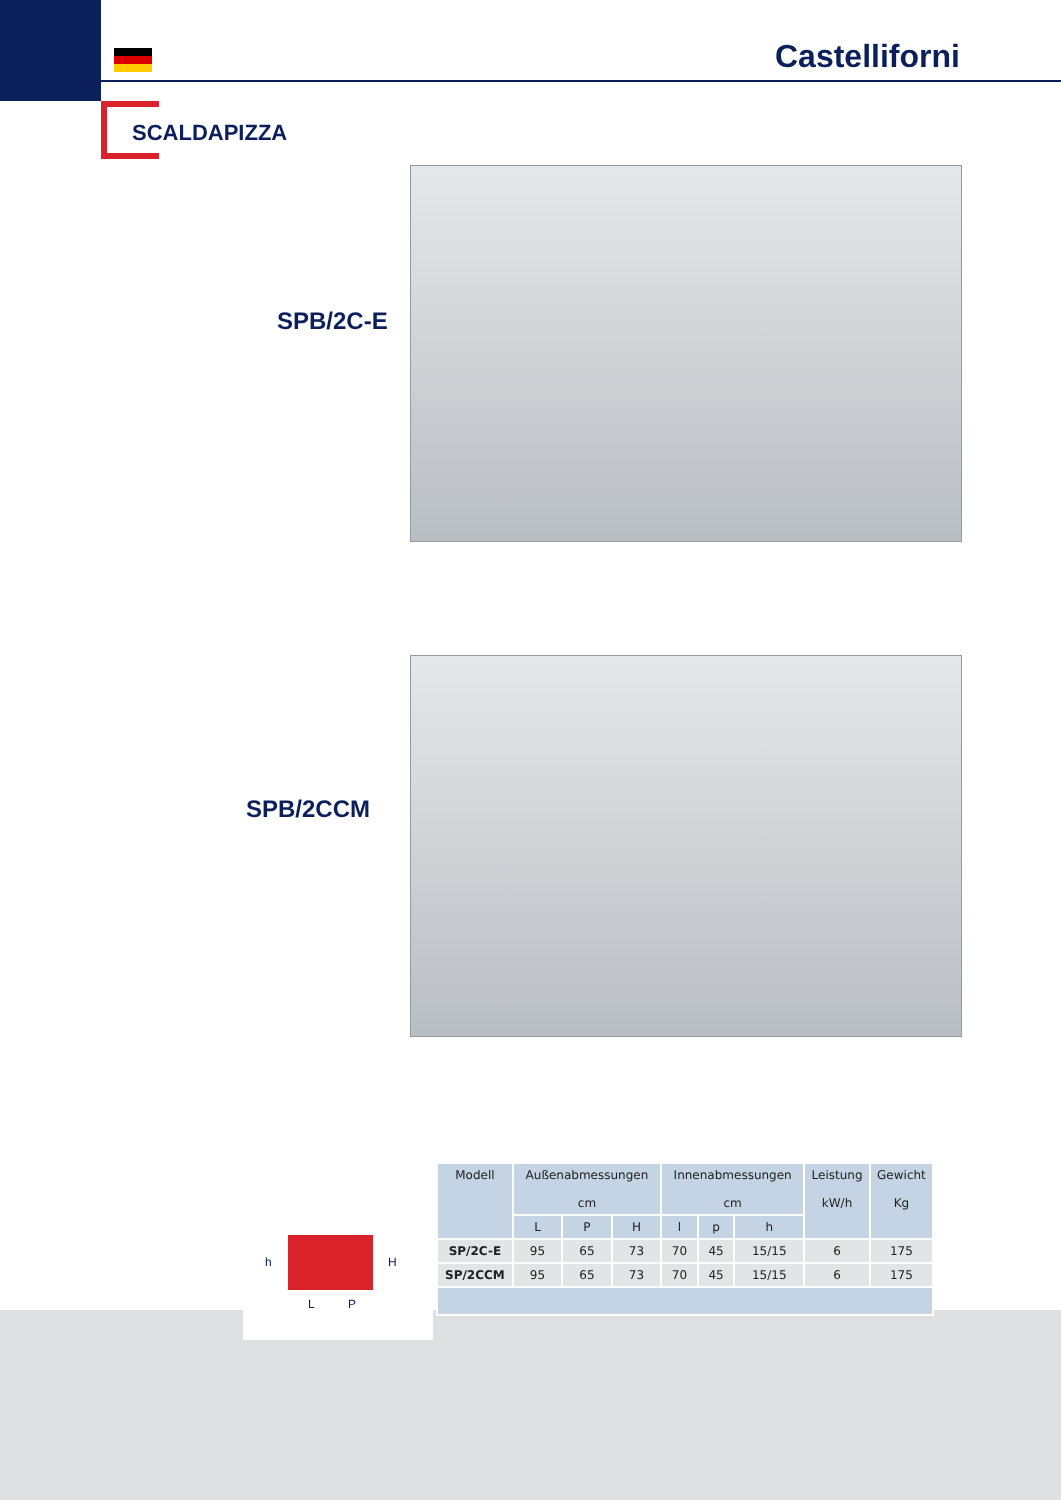Castelliforni
SCALDAPIZZA
SPB/2C-E
SPB/2CCM
h
H
L
P
| Modell | Außenabmessungen cm | | | Innenabmessungen cm | | | Leistung kW/h | Gewicht Kg |
| --- | --- | --- | --- | --- | --- | --- | --- | --- |
| | L | P | H | l | p | h | | |
| SP/2C-E | 95 | 65 | 73 | 70 | 45 | 15/15 | 6 | 175 |
| SP/2CCM | 95 | 65 | 73 | 70 | 45 | 15/15 | 6 | 175 |